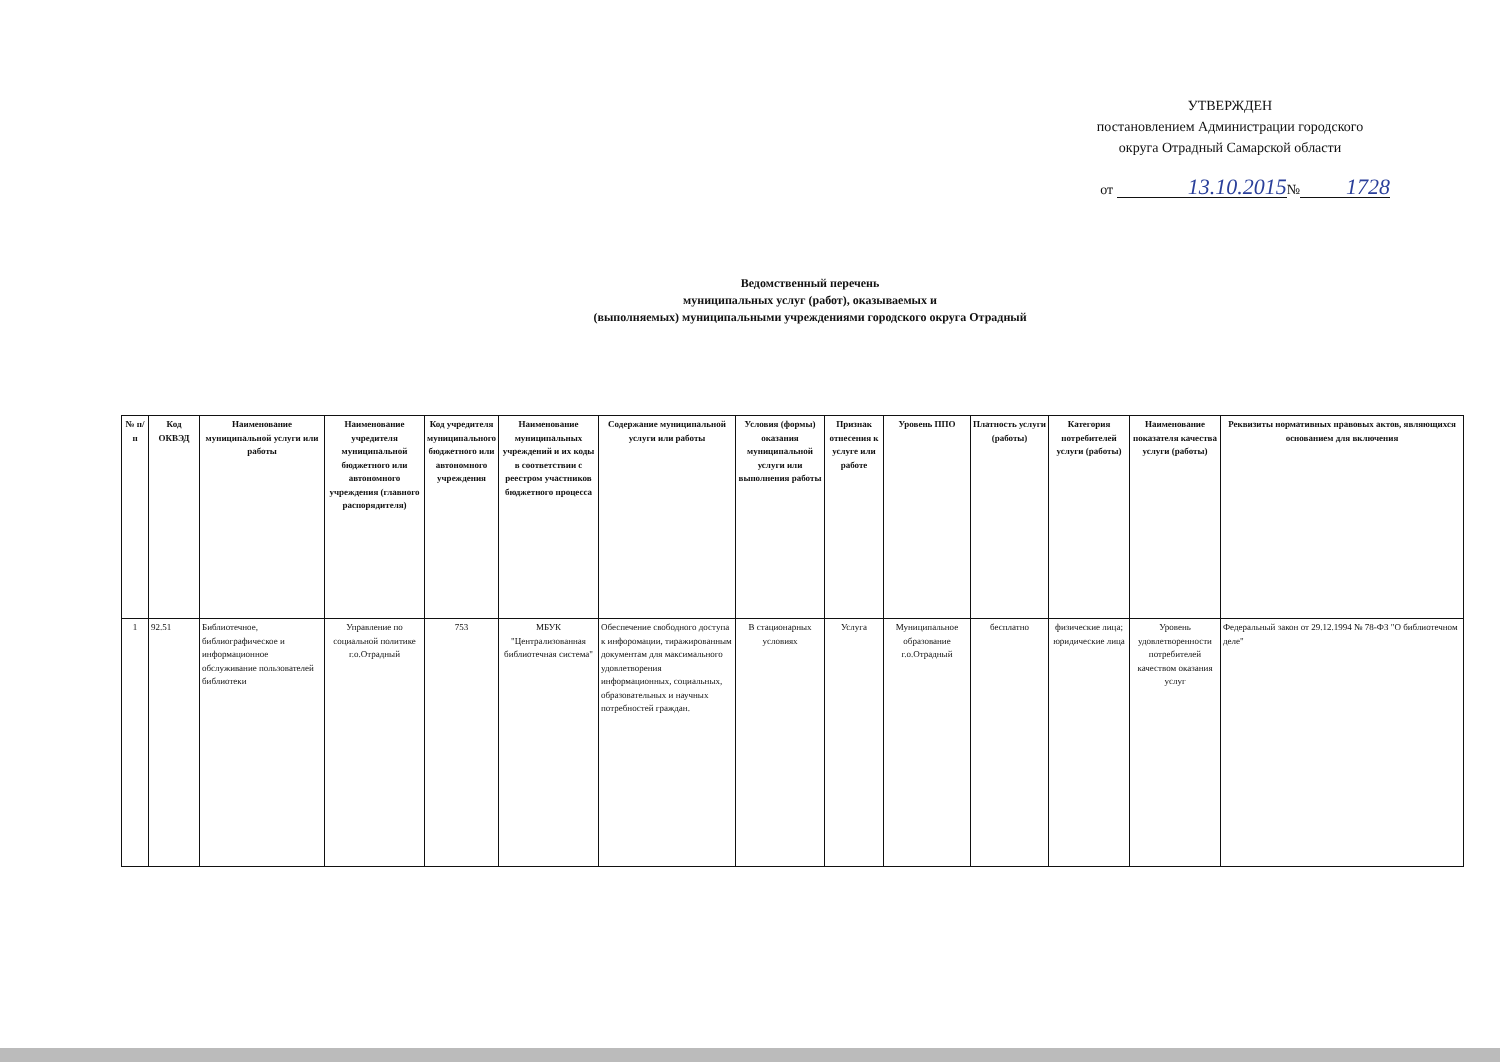УТВЕРЖДЕН
постановлением Администрации городского
округа Отрадный Самарской области
от 13.10.2015 № 1728
Ведомственный перечень
муниципальных услуг (работ), оказываемых и
(выполняемых) муниципальными учреждениями городского округа Отрадный
| № п/п | Код ОКВЭД | Наименование муниципальной услуги или работы | Наименование учредителя муниципальной бюджетного или автономного учреждения (главного распорядителя) | Код учредителя муниципального бюджетного или автономного учреждения | Наименование муниципальных учреждений и их коды в соответствии с реестром участников бюджетного процесса | Содержание муниципальной услуги или работы | Условия (формы) оказания муниципальной услуги или выполнения работы | Признак отнесения к услуге или работе | Уровень ППО | Платность услуги (работы) | Категория потребителей услуги (работы) | Наименование показателя качества услуги (работы) | Реквизиты нормативных правовых актов, являющихся основанием для включения |
| --- | --- | --- | --- | --- | --- | --- | --- | --- | --- | --- | --- | --- | --- |
| 1 | 92.51 | Библиотечное, библиографическое и информационное обслуживание пользователей библиотеки | Управление по социальной политике г.о.Отрадный | 753 | МБУК "Централизованная библиотечная система" | Обеспечение свободного доступа к инфоромации, тиражированным документам для максимального удовлетворения информационных, социальных, образовательных и научных потребностей граждан. | В стационарных условиях | Услуга | Муниципальное образование г.о.Отрадный | бесплатно | физические лица; юридические лица | Уровень удовлетворенности потребителей качеством оказания услуг | Федеральный закон от 29.12.1994 № 78-ФЗ "О библиотечном деле" |